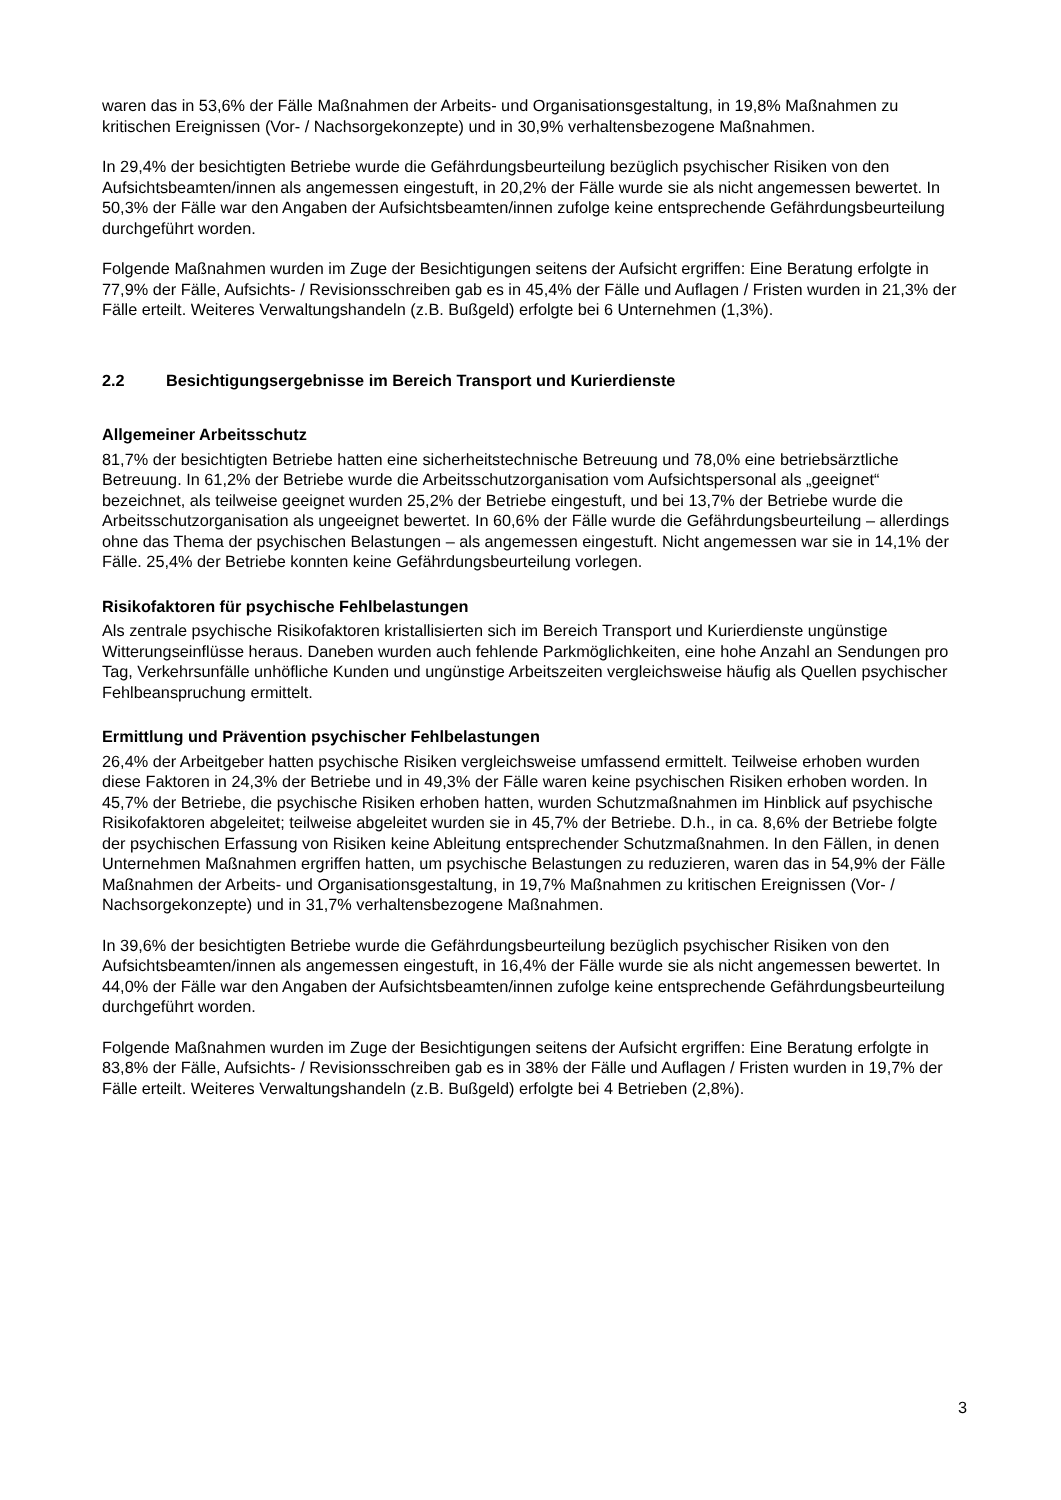waren das in 53,6% der Fälle Maßnahmen der Arbeits- und Organisationsgestaltung, in 19,8% Maßnahmen zu kritischen Ereignissen (Vor- / Nachsorgekonzepte) und in 30,9% verhaltensbezogene Maßnahmen.
In 29,4% der besichtigten Betriebe wurde die Gefährdungsbeurteilung bezüglich psychischer Risiken von den Aufsichtsbeamten/innen als angemessen eingestuft, in 20,2% der Fälle wurde sie als nicht angemessen bewertet. In 50,3% der Fälle war den Angaben der Aufsichtsbeamten/innen zufolge keine entsprechende Gefährdungsbeurteilung durchgeführt worden.
Folgende Maßnahmen wurden im Zuge der Besichtigungen seitens der Aufsicht ergriffen: Eine Beratung erfolgte in 77,9% der Fälle, Aufsichts- / Revisionsschreiben gab es in 45,4% der Fälle und Auflagen / Fristen wurden in 21,3% der Fälle erteilt. Weiteres Verwaltungshandeln (z.B. Bußgeld) erfolgte bei 6 Unternehmen (1,3%).
2.2 Besichtigungsergebnisse im Bereich Transport und Kurierdienste
Allgemeiner Arbeitsschutz
81,7% der besichtigten Betriebe hatten eine sicherheitstechnische Betreuung und 78,0% eine betriebsärztliche Betreuung. In 61,2% der Betriebe wurde die Arbeitsschutzorganisation vom Aufsichtspersonal als „geeignet“ bezeichnet, als teilweise geeignet wurden 25,2% der Betriebe eingestuft, und bei 13,7% der Betriebe wurde die Arbeitsschutzorganisation als ungeeignet bewertet. In 60,6% der Fälle wurde die Gefährdungsbeurteilung – allerdings ohne das Thema der psychischen Belastungen – als angemessen eingestuft. Nicht angemessen war sie in 14,1% der Fälle. 25,4% der Betriebe konnten keine Gefährdungsbeurteilung vorlegen.
Risikofaktoren für psychische Fehlbelastungen
Als zentrale psychische Risikofaktoren kristallisierten sich im Bereich Transport und Kurierdienste ungünstige Witterungseinflüsse heraus. Daneben wurden auch fehlende Parkmöglichkeiten, eine hohe Anzahl an Sendungen pro Tag, Verkehrsunfälle unhöfliche Kunden und ungünstige Arbeitszeiten vergleichsweise häufig als Quellen psychischer Fehlbeanspruchung ermittelt.
Ermittlung und Prävention psychischer Fehlbelastungen
26,4% der Arbeitgeber hatten psychische Risiken vergleichsweise umfassend ermittelt. Teilweise erhoben wurden diese Faktoren in 24,3% der Betriebe und in 49,3% der Fälle waren keine psychischen Risiken erhoben worden. In 45,7% der Betriebe, die psychische Risiken erhoben hatten, wurden Schutzmaßnahmen im Hinblick auf psychische Risikofaktoren abgeleitet; teilweise abgeleitet wurden sie in 45,7% der Betriebe. D.h., in ca. 8,6% der Betriebe folgte der psychischen Erfassung von Risiken keine Ableitung entsprechender Schutzmaßnahmen. In den Fällen, in denen Unternehmen Maßnahmen ergriffen hatten, um psychische Belastungen zu reduzieren, waren das in 54,9% der Fälle Maßnahmen der Arbeits- und Organisationsgestaltung, in 19,7% Maßnahmen zu kritischen Ereignissen (Vor- / Nachsorgekonzepte) und in 31,7% verhaltensbezogene Maßnahmen.
In 39,6% der besichtigten Betriebe wurde die Gefährdungsbeurteilung bezüglich psychischer Risiken von den Aufsichtsbeamten/innen als angemessen eingestuft, in 16,4% der Fälle wurde sie als nicht angemessen bewertet. In 44,0% der Fälle war den Angaben der Aufsichtsbeamten/innen zufolge keine entsprechende Gefährdungsbeurteilung durchgeführt worden.
Folgende Maßnahmen wurden im Zuge der Besichtigungen seitens der Aufsicht ergriffen: Eine Beratung erfolgte in 83,8% der Fälle, Aufsichts- / Revisionsschreiben gab es in 38% der Fälle und Auflagen / Fristen wurden in 19,7% der Fälle erteilt. Weiteres Verwaltungshandeln (z.B. Bußgeld) erfolgte bei 4 Betrieben (2,8%).
3